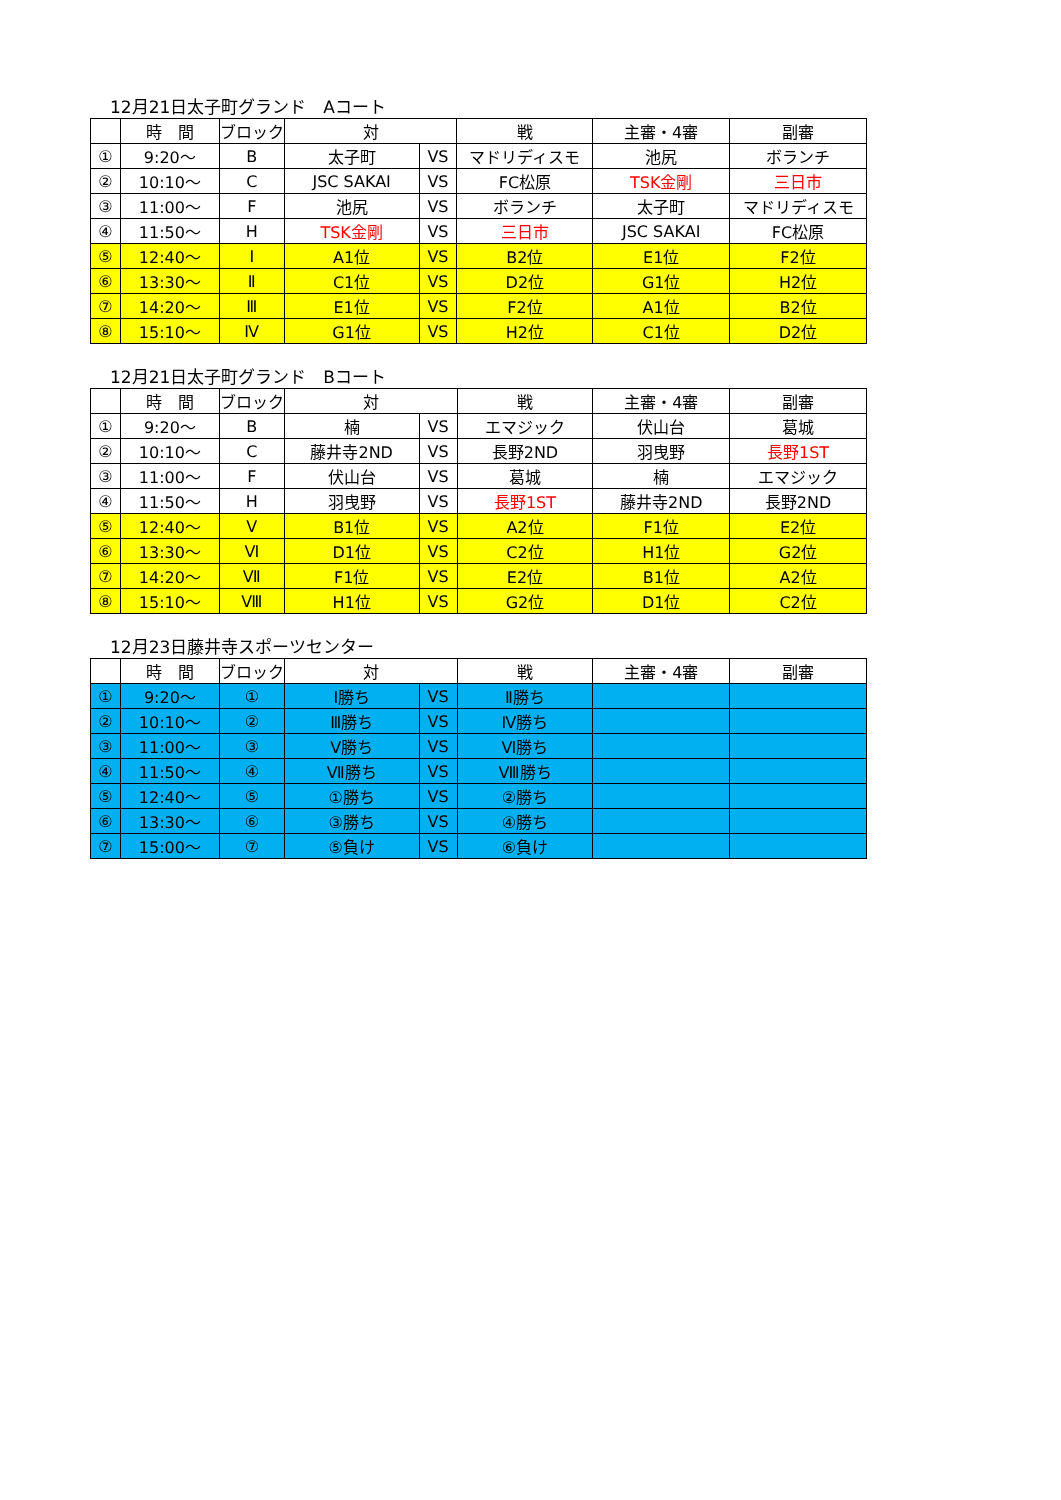12月21日太子町グランド　Aコート
| | 時 間 | ブロック | 対 | | 戦 | 主審・4審 | 副審 |
| --- | --- | --- | --- | --- | --- | --- | --- |
| ① | 9:20～ | B | 太子町 | VS | マドリディスモ | 池尻 | ボランチ |
| ② | 10:10～ | C | JSC SAKAI | VS | FC松原 | TSK金剛 | 三日市 |
| ③ | 11:00～ | F | 池尻 | VS | ボランチ | 太子町 | マドリディスモ |
| ④ | 11:50～ | H | TSK金剛 | VS | 三日市 | JSC SAKAI | FC松原 |
| ⑤ | 12:40～ | Ⅰ | A1位 | VS | B2位 | E1位 | F2位 |
| ⑥ | 13:30～ | Ⅱ | C1位 | VS | D2位 | G1位 | H2位 |
| ⑦ | 14:20～ | Ⅲ | E1位 | VS | F2位 | A1位 | B2位 |
| ⑧ | 15:10～ | Ⅳ | G1位 | VS | H2位 | C1位 | D2位 |
12月21日太子町グランド　Bコート
| | 時 間 | ブロック | 対 | | 戦 | 主審・4審 | 副審 |
| --- | --- | --- | --- | --- | --- | --- | --- |
| ① | 9:20～ | B | 楠 | VS | エマジック | 伏山台 | 葛城 |
| ② | 10:10～ | C | 藤井寺2ND | VS | 長野2ND | 羽曳野 | 長野1ST |
| ③ | 11:00～ | F | 伏山台 | VS | 葛城 | 楠 | エマジック |
| ④ | 11:50～ | H | 羽曳野 | VS | 長野1ST | 藤井寺2ND | 長野2ND |
| ⑤ | 12:40～ | Ⅴ | B1位 | VS | A2位 | F1位 | E2位 |
| ⑥ | 13:30～ | Ⅵ | D1位 | VS | C2位 | H1位 | G2位 |
| ⑦ | 14:20～ | Ⅶ | F1位 | VS | E2位 | B1位 | A2位 |
| ⑧ | 15:10～ | Ⅷ | H1位 | VS | G2位 | D1位 | C2位 |
12月23日藤井寺スポーツセンター
| | 時 間 | ブロック | 対 | | 戦 | 主審・4審 | 副審 |
| --- | --- | --- | --- | --- | --- | --- | --- |
| ① | 9:20～ | ① | Ⅰ勝ち | VS | Ⅱ勝ち | | |
| ② | 10:10～ | ② | Ⅲ勝ち | VS | Ⅳ勝ち | | |
| ③ | 11:00～ | ③ | Ⅴ勝ち | VS | Ⅵ勝ち | | |
| ④ | 11:50～ | ④ | Ⅶ勝ち | VS | Ⅷ勝ち | | |
| ⑤ | 12:40～ | ⑤ | ①勝ち | VS | ②勝ち | | |
| ⑥ | 13:30～ | ⑥ | ③勝ち | VS | ④勝ち | | |
| ⑦ | 15:00～ | ⑦ | ⑤負け | VS | ⑥負け | | |